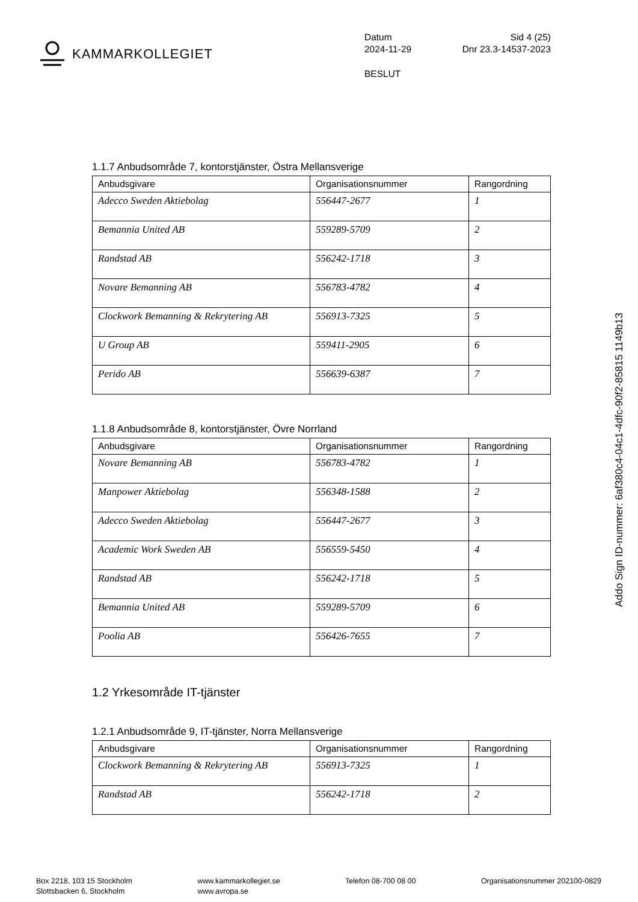KAMMARKOLLEGIET
Datum Sid 4 (25)
2024-11-29 Dnr 23.3-14537-2023
BESLUT
1.1.7 Anbudsområde 7, kontorstjänster, Östra Mellansverige
| Anbudsgivare | Organisationsnummer | Rangordning |
| --- | --- | --- |
| Adecco Sweden Aktiebolag | 556447-2677 | 1 |
| Bemannia United AB | 559289-5709 | 2 |
| Randstad AB | 556242-1718 | 3 |
| Novare Bemanning AB | 556783-4782 | 4 |
| Clockwork Bemanning & Rekrytering AB | 556913-7325 | 5 |
| U Group AB | 559411-2905 | 6 |
| Perido AB | 556639-6387 | 7 |
1.1.8 Anbudsområde 8, kontorstjänster, Övre Norrland
| Anbudsgivare | Organisationsnummer | Rangordning |
| --- | --- | --- |
| Novare Bemanning AB | 556783-4782 | 1 |
| Manpower Aktiebolag | 556348-1588 | 2 |
| Adecco Sweden Aktiebolag | 556447-2677 | 3 |
| Academic Work Sweden AB | 556559-5450 | 4 |
| Randstad AB | 556242-1718 | 5 |
| Bemannia United AB | 559289-5709 | 6 |
| Poolia AB | 556426-7655 | 7 |
1.2 Yrkesområde IT-tjänster
1.2.1 Anbudsområde 9, IT-tjänster, Norra Mellansverige
| Anbudsgivare | Organisationsnummer | Rangordning |
| --- | --- | --- |
| Clockwork Bemanning & Rekrytering AB | 556913-7325 | 1 |
| Randstad AB | 556242-1718 | 2 |
Addo Sign ID-nummer: 6af380c4-04c1-4dfc-90f2-85815 1149b13
Box 2218, 103 15 Stockholm
Slottsbacken 6, Stockholm
www.kammarkollegiet.se
www.avropa.se
Telefon 08-700 08 00 Organisationsnummer 202100-0829